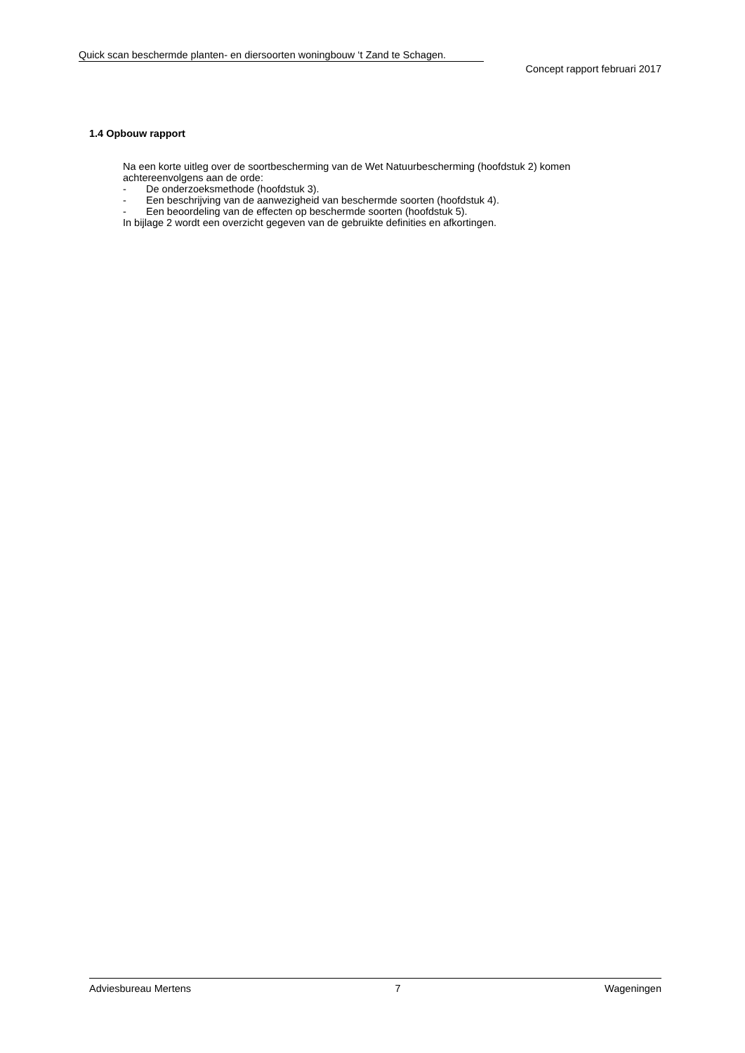Quick scan beschermde planten- en diersoorten woningbouw ‘t Zand te Schagen.
Concept rapport februari 2017
1.4 Opbouw rapport
Na een korte uitleg over de soortbescherming van de Wet Natuurbescherming (hoofdstuk 2) komen achtereenvolgens aan de orde:
- De onderzoeksmethode (hoofdstuk 3).
- Een beschrijving van de aanwezigheid van beschermde soorten (hoofdstuk 4).
- Een beoordeling van de effecten op beschermde soorten (hoofdstuk 5).
In bijlage 2 wordt een overzicht gegeven van de gebruikte definities en afkortingen.
Adviesbureau Mertens 7 Wageningen